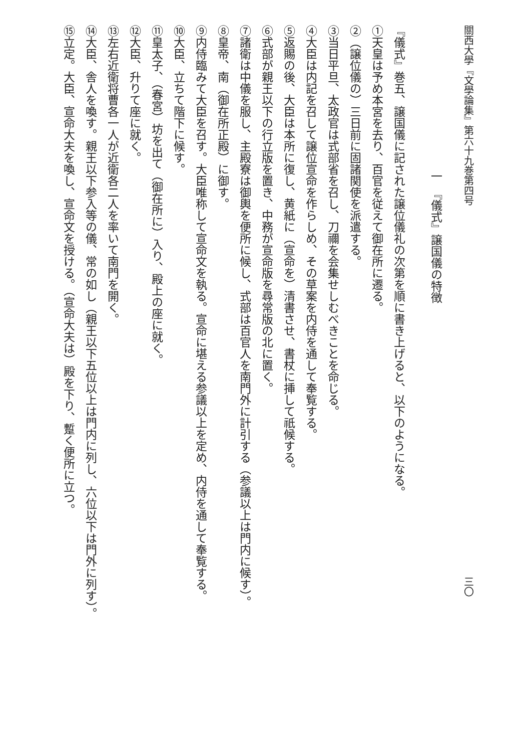關西大學『文學論集』第六十九巻第四号 三〇
一　『儀式』譲国儀の特徴
『儀式』巻五、譲国儀に記された譲位儀礼の次第を順に書き上げると、以下のようになる。
①天皇は予め本宮を去り、百官を従えて御在所に遷る。
②（譲位儀の）三日前に固諸関使を派遣する。
③当日平旦、太政官は式部省を召し、刀禰を会集せしむべきことを命じる。
④大臣は内記を召して譲位宣命を作らしめ、その草案を内侍を通して奉覧する。
⑤返賜の後、大臣は本所に復し、黄紙に（宣命を）清書させ、書杖に挿して祇候する。
⑥式部が親王以下の行立版を置き、中務が宣命版を尋常版の北に置く。
⑦諸衛は中儀を服し、主殿寮は御輿を便所に候し、式部は百官人を南門外に計引する（参議以上は門内に候す）。
⑧皇帝、南（御在所正殿）に御す。
⑨内侍臨みて大臣を召す。大臣唯称して宣命文を執る。宣命に堪える参議以上を定め、内侍を通して奉覧する。
⑩大臣、立ちて階下に候す。
⑪皇太子、（春宮）坊を出て（御在所に）入り、殿上の座に就く。
⑫大臣、升りて座に就く。
⑬左右近衛将曹各一人が近衛各二人を率いて南門を開く。
⑭大臣、舎人を喚す。親王以下参入等の儀、常の如し（親王以下五位以上は門内に列し、六位以下は門外に列す）。
⑮立定。大臣、宣命大夫を喚し、宣命文を授ける。（宣命大夫は）殿を下り、蹔く便所に立つ。